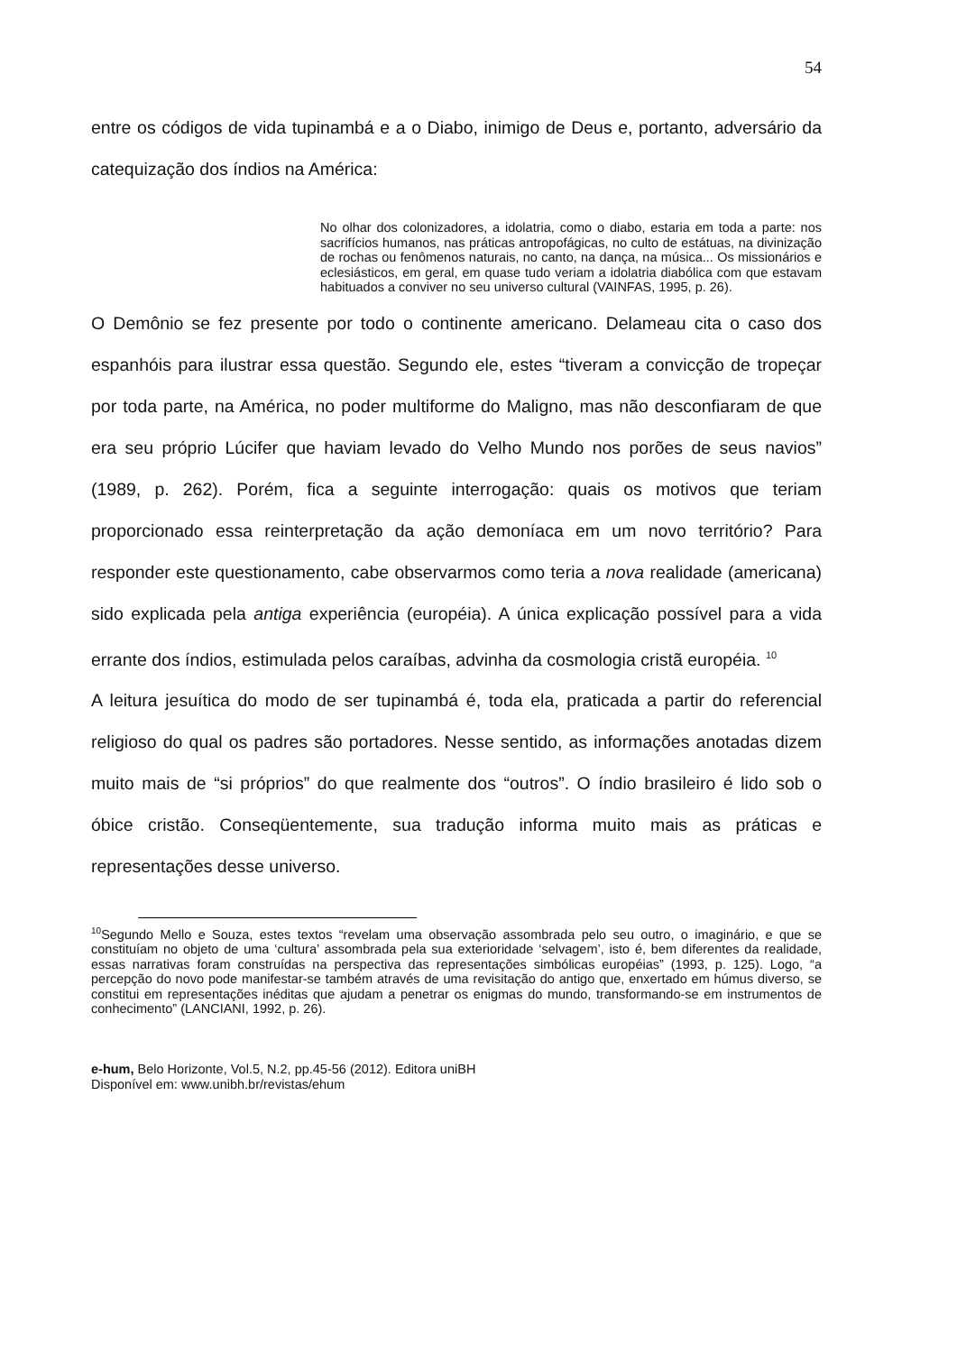54
entre os códigos de vida tupinambá e a o Diabo, inimigo de Deus e, portanto, adversário da catequização dos índios na América:
No olhar dos colonizadores, a idolatria, como o diabo, estaria em toda a parte: nos sacrifícios humanos, nas práticas antropofágicas, no culto de estátuas, na divinização de rochas ou fenômenos naturais, no canto, na dança, na música... Os missionários e eclesiásticos, em geral, em quase tudo veriam a idolatria diabólica com que estavam habituados a conviver no seu universo cultural (VAINFAS, 1995, p. 26).
O Demônio se fez presente por todo o continente americano. Delameau cita o caso dos espanhóis para ilustrar essa questão. Segundo ele, estes “tiveram a convicção de tropeçar por toda parte, na América, no poder multiforme do Maligno, mas não desconfiaram de que era seu próprio Lúcifer que haviam levado do Velho Mundo nos porões de seus navios” (1989, p. 262). Porém, fica a seguinte interrogação: quais os motivos que teriam proporcionado essa reinterpretação da ação demoníaca em um novo território? Para responder este questionamento, cabe observarmos como teria a nova realidade (americana) sido explicada pela antiga experiência (européia). A única explicação possível para a vida errante dos índios, estimulada pelos caraíbas, advinha da cosmologia cristã européia. <sup>10</sup>
A leitura jesuítica do modo de ser tupinambá é, toda ela, praticada a partir do referencial religioso do qual os padres são portadores. Nesse sentido, as informações anotadas dizem muito mais de “si próprios” do que realmente dos “outros”. O índio brasileiro é lido sob o óbice cristão. Conseqüentemente, sua tradução informa muito mais as práticas e representações desse universo.
<sup>10</sup> Segundo Mello e Souza, estes textos “revelam uma observação assombrada pelo seu outro, o imaginário, e que se constituíam no objeto de uma ‘cultura’ assombrada pela sua exterioridade ‘selvagem’, isto é, bem diferentes da realidade, essas narrativas foram construídas na perspectiva das representações simbólicas européias” (1993, p. 125). Logo, “a percepção do novo pode manifestar-se também através de uma revisitação do antigo que, enxertado em húmus diverso, se constitui em representações inéditas que ajudam a penetrar os enigmas do mundo, transformando-se em instrumentos de conhecimento” (LANCIANI, 1992, p. 26).
e-hum, Belo Horizonte, Vol.5, N.2, pp.45-56 (2012). Editora uniBH
Disponível em: www.unibh.br/revistas/ehum